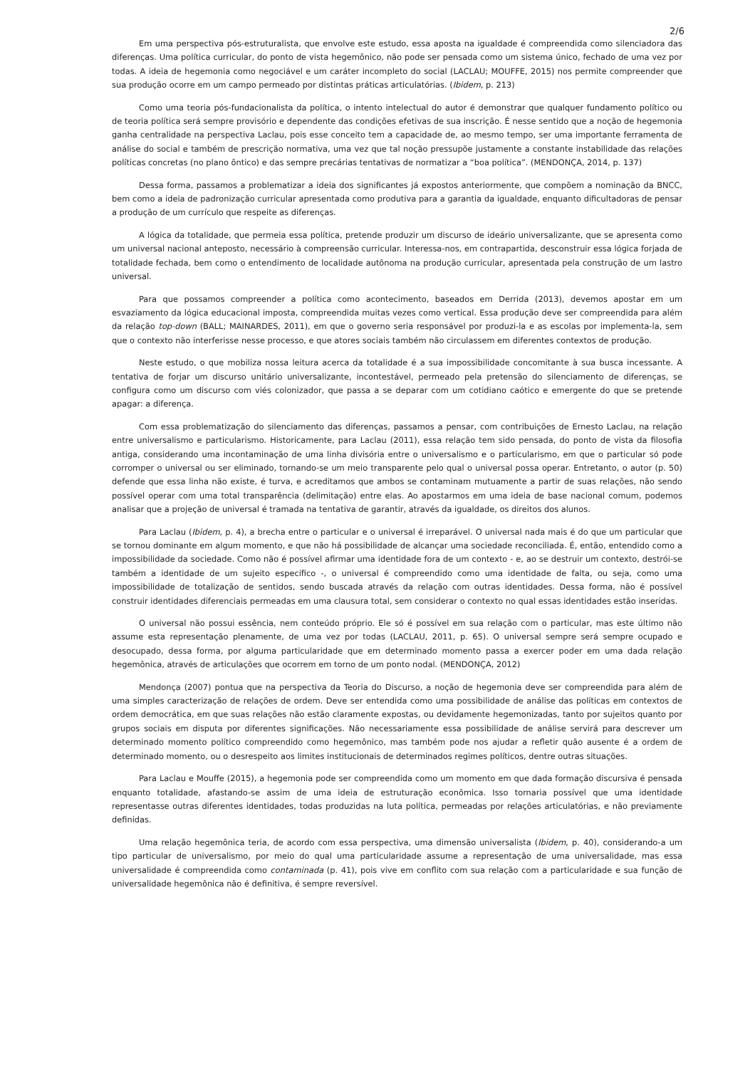2/6
Em uma perspectiva pós-estruturalista, que envolve este estudo, essa aposta na igualdade é compreendida como silenciadora das diferenças. Uma política curricular, do ponto de vista hegemônico, não pode ser pensada como um sistema único, fechado de uma vez por todas. A ideia de hegemonia como negociável e um caráter incompleto do social (LACLAU; MOUFFE, 2015) nos permite compreender que sua produção ocorre em um campo permeado por distintas práticas articulatórias. (Ibidem, p. 213)
Como uma teoria pós-fundacionalista da política, o intento intelectual do autor é demonstrar que qualquer fundamento político ou de teoria política será sempre provisório e dependente das condições efetivas de sua inscrição. É nesse sentido que a noção de hegemonia ganha centralidade na perspectiva Laclau, pois esse conceito tem a capacidade de, ao mesmo tempo, ser uma importante ferramenta de análise do social e também de prescrição normativa, uma vez que tal noção pressupõe justamente a constante instabilidade das relações políticas concretas (no plano ôntico) e das sempre precárias tentativas de normatizar a “boa política”. (MENDONÇA, 2014, p. 137)
Dessa forma, passamos a problematizar a ideia dos significantes já expostos anteriormente, que compõem a nominação da BNCC, bem como a ideia de padronização curricular apresentada como produtiva para a garantia da igualdade, enquanto dificultadoras de pensar a produção de um currículo que respeite as diferenças.
A lógica da totalidade, que permeia essa política, pretende produzir um discurso de ideário universalizante, que se apresenta como um universal nacional anteposto, necessário à compreensão curricular. Interessa-nos, em contrapartida, desconstruir essa lógica forjada de totalidade fechada, bem como o entendimento de localidade autônoma na produção curricular, apresentada pela construção de um lastro universal.
Para que possamos compreender a política como acontecimento, baseados em Derrida (2013), devemos apostar em um esvaziamento da lógica educacional imposta, compreendida muitas vezes como vertical. Essa produção deve ser compreendida para além da relação top-down (BALL; MAINARDES, 2011), em que o governo seria responsável por produzi-la e as escolas por implementa-la, sem que o contexto não interferisse nesse processo, e que atores sociais também não circulassem em diferentes contextos de produção.
Neste estudo, o que mobiliza nossa leitura acerca da totalidade é a sua impossibilidade concomitante à sua busca incessante. A tentativa de forjar um discurso unitário universalizante, incontestável, permeado pela pretensão do silenciamento de diferenças, se configura como um discurso com viés colonizador, que passa a se deparar com um cotidiano caótico e emergente do que se pretende apagar: a diferença.
Com essa problematização do silenciamento das diferenças, passamos a pensar, com contribuições de Ernesto Laclau, na relação entre universalismo e particularismo. Historicamente, para Laclau (2011), essa relação tem sido pensada, do ponto de vista da filosofia antiga, considerando uma incontaminação de uma linha divisória entre o universalismo e o particularismo, em que o particular só pode corromper o universal ou ser eliminado, tornando-se um meio transparente pelo qual o universal possa operar. Entretanto, o autor (p. 50) defende que essa linha não existe, é turva, e acreditamos que ambos se contaminam mutuamente a partir de suas relações, não sendo possível operar com uma total transparência (delimitação) entre elas. Ao apostarmos em uma ideia de base nacional comum, podemos analisar que a projeção de universal é tramada na tentativa de garantir, através da igualdade, os direitos dos alunos.
Para Laclau (Ibidem, p. 4), a brecha entre o particular e o universal é irreparável. O universal nada mais é do que um particular que se tornou dominante em algum momento, e que não há possibilidade de alcançar uma sociedade reconciliada. É, então, entendido como a impossibilidade da sociedade. Como não é possível afirmar uma identidade fora de um contexto - e, ao se destruir um contexto, destrói-se também a identidade de um sujeito específico -, o universal é compreendido como uma identidade de falta, ou seja, como uma impossibilidade de totalização de sentidos, sendo buscada através da relação com outras identidades. Dessa forma, não é possível construir identidades diferenciais permeadas em uma clausura total, sem considerar o contexto no qual essas identidades estão inseridas.
O universal não possui essência, nem conteúdo próprio. Ele só é possível em sua relação com o particular, mas este último não assume esta representação plenamente, de uma vez por todas (LACLAU, 2011, p. 65). O universal sempre será sempre ocupado e desocupado, dessa forma, por alguma particularidade que em determinado momento passa a exercer poder em uma dada relação hegemônica, através de articulações que ocorrem em torno de um ponto nodal. (MENDONÇA, 2012)
Mendonça (2007) pontua que na perspectiva da Teoria do Discurso, a noção de hegemonia deve ser compreendida para além de uma simples caracterização de relações de ordem. Deve ser entendida como uma possibilidade de análise das políticas em contextos de ordem democrática, em que suas relações não estão claramente expostas, ou devidamente hegemonizadas, tanto por sujeitos quanto por grupos sociais em disputa por diferentes significações. Não necessariamente essa possibilidade de análise servirá para descrever um determinado momento político compreendido como hegemônico, mas também pode nos ajudar a refletir quão ausente é a ordem de determinado momento, ou o desrespeito aos limites institucionais de determinados regimes políticos, dentre outras situações.
Para Laclau e Mouffe (2015), a hegemonia pode ser compreendida como um momento em que dada formação discursiva é pensada enquanto totalidade, afastando-se assim de uma ideia de estruturação econômica. Isso tornaria possível que uma identidade representasse outras diferentes identidades, todas produzidas na luta política, permeadas por relações articulatórias, e não previamente definidas.
Uma relação hegemônica teria, de acordo com essa perspectiva, uma dimensão universalista (Ibidem, p. 40), considerando-a um tipo particular de universalismo, por meio do qual uma particularidade assume a representação de uma universalidade, mas essa universalidade é compreendida como contaminada (p. 41), pois vive em conflito com sua relação com a particularidade e sua função de universalidade hegemônica não é definitiva, é sempre reversível.